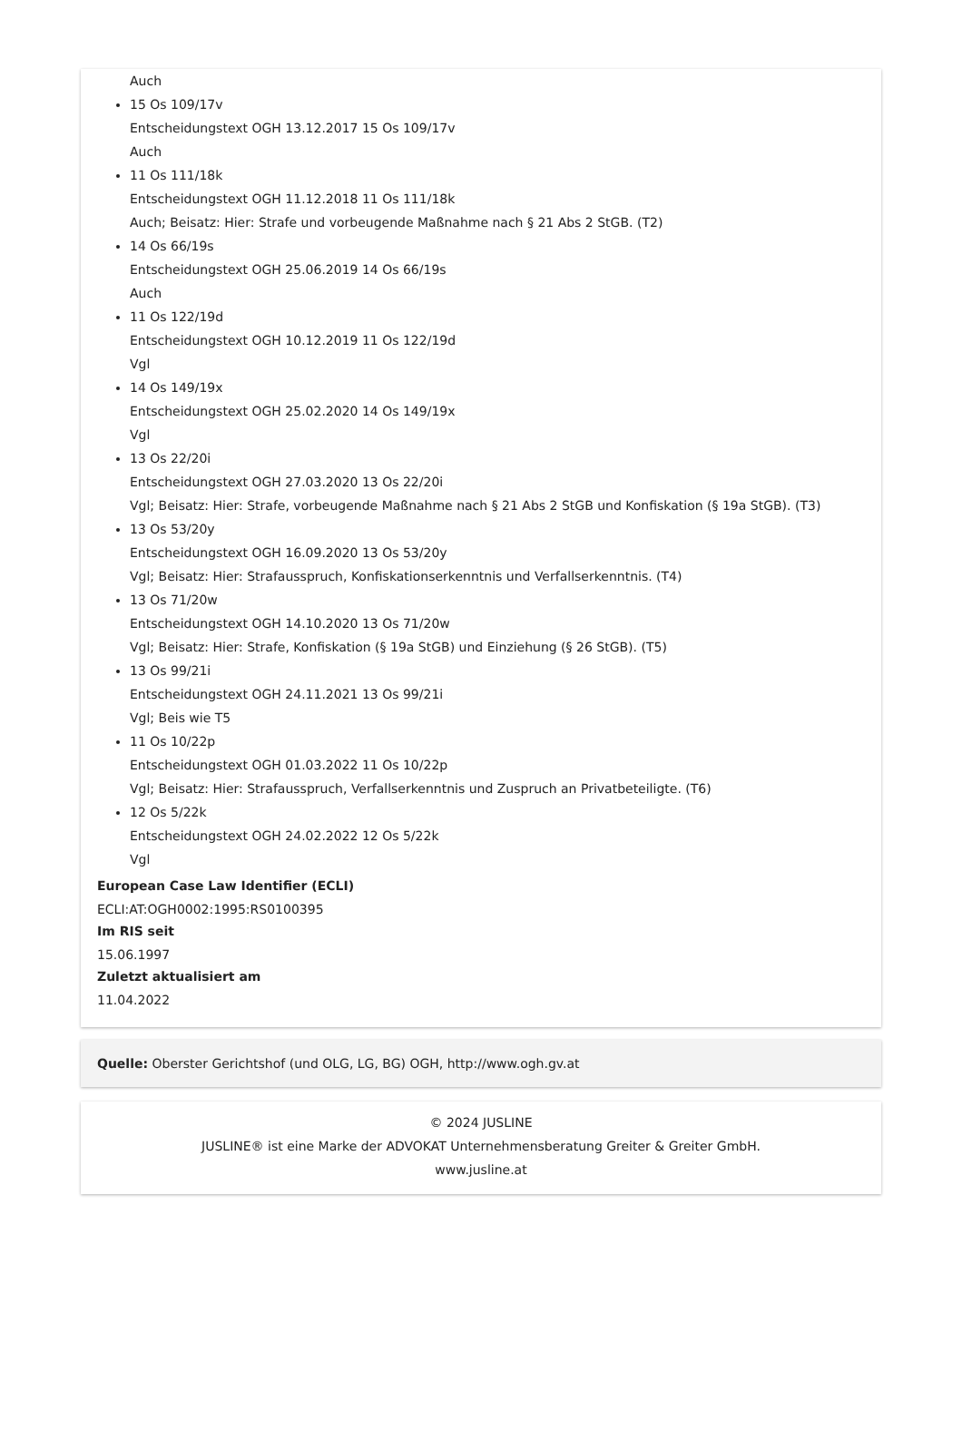Auch
15 Os 109/17v
Entscheidungstext OGH 13.12.2017 15 Os 109/17v
Auch
11 Os 111/18k
Entscheidungstext OGH 11.12.2018 11 Os 111/18k
Auch; Beisatz: Hier: Strafe und vorbeugende Maßnahme nach § 21 Abs 2 StGB. (T2)
14 Os 66/19s
Entscheidungstext OGH 25.06.2019 14 Os 66/19s
Auch
11 Os 122/19d
Entscheidungstext OGH 10.12.2019 11 Os 122/19d
Vgl
14 Os 149/19x
Entscheidungstext OGH 25.02.2020 14 Os 149/19x
Vgl
13 Os 22/20i
Entscheidungstext OGH 27.03.2020 13 Os 22/20i
Vgl; Beisatz: Hier: Strafe, vorbeugende Maßnahme nach § 21 Abs 2 StGB und Konfiskation (§ 19a StGB). (T3)
13 Os 53/20y
Entscheidungstext OGH 16.09.2020 13 Os 53/20y
Vgl; Beisatz: Hier: Strafausspruch, Konfiskationserkenntnis und Verfallserkenntnis. (T4)
13 Os 71/20w
Entscheidungstext OGH 14.10.2020 13 Os 71/20w
Vgl; Beisatz: Hier: Strafe, Konfiskation (§ 19a StGB) und Einziehung (§ 26 StGB). (T5)
13 Os 99/21i
Entscheidungstext OGH 24.11.2021 13 Os 99/21i
Vgl; Beis wie T5
11 Os 10/22p
Entscheidungstext OGH 01.03.2022 11 Os 10/22p
Vgl; Beisatz: Hier: Strafausspruch, Verfallserkenntnis und Zuspruch an Privatbeteiligte. (T6)
12 Os 5/22k
Entscheidungstext OGH 24.02.2022 12 Os 5/22k
Vgl
European Case Law Identifier (ECLI)
ECLI:AT:OGH0002:1995:RS0100395
Im RIS seit
15.06.1997
Zuletzt aktualisiert am
11.04.2022
Quelle: Oberster Gerichtshof (und OLG, LG, BG) OGH, http://www.ogh.gv.at
© 2024 JUSLINE
JUSLINE® ist eine Marke der ADVOKAT Unternehmensberatung Greiter & Greiter GmbH.
www.jusline.at